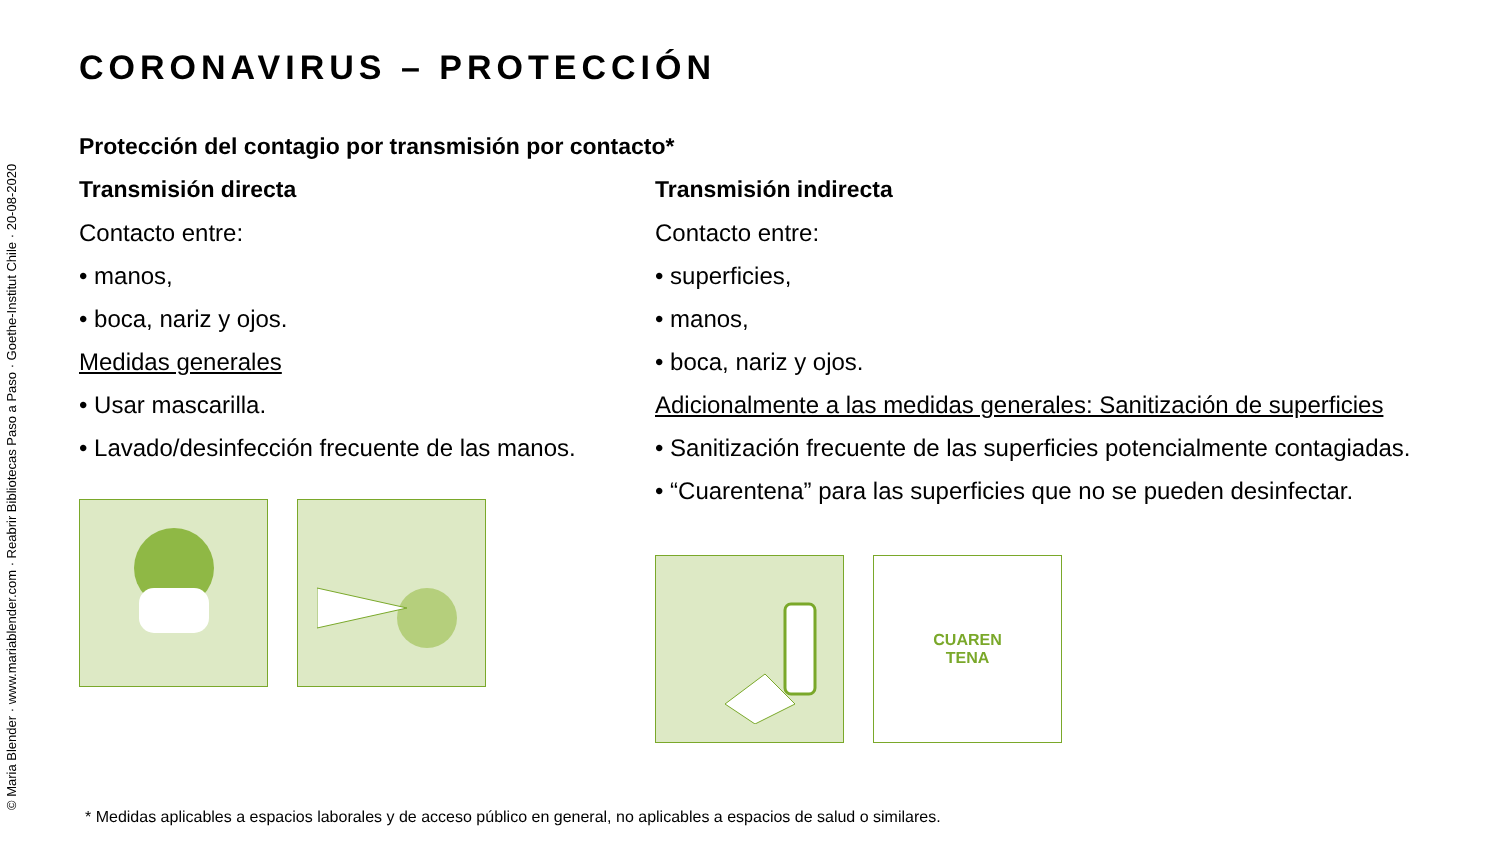© Maria Blender · www.mariablender.com · Reabrir Bibliotecas Paso a Paso · Goethe-Institut Chile · 20-08-2020
CORONAVIRUS – PROTECCIÓN
Protección del contagio por transmisión por contacto*
Transmisión directa
Contacto entre:
• manos,
• boca, nariz y ojos.
Medidas generales
• Usar mascarilla.
• Lavado/desinfección frecuente de las manos.
Transmisión indirecta
Contacto entre:
• superficies,
• manos,
• boca, nariz y ojos.
Adicionalmente a las medidas generales: Sanitización de superficies
• Sanitización frecuente de las superficies potencialmente contagiadas.
• “Cuarentena” para las superficies que no se pueden desinfectar.
CUAREN
TENA
* Medidas aplicables a espacios laborales y de acceso público en general, no aplicables a espacios de salud o similares.